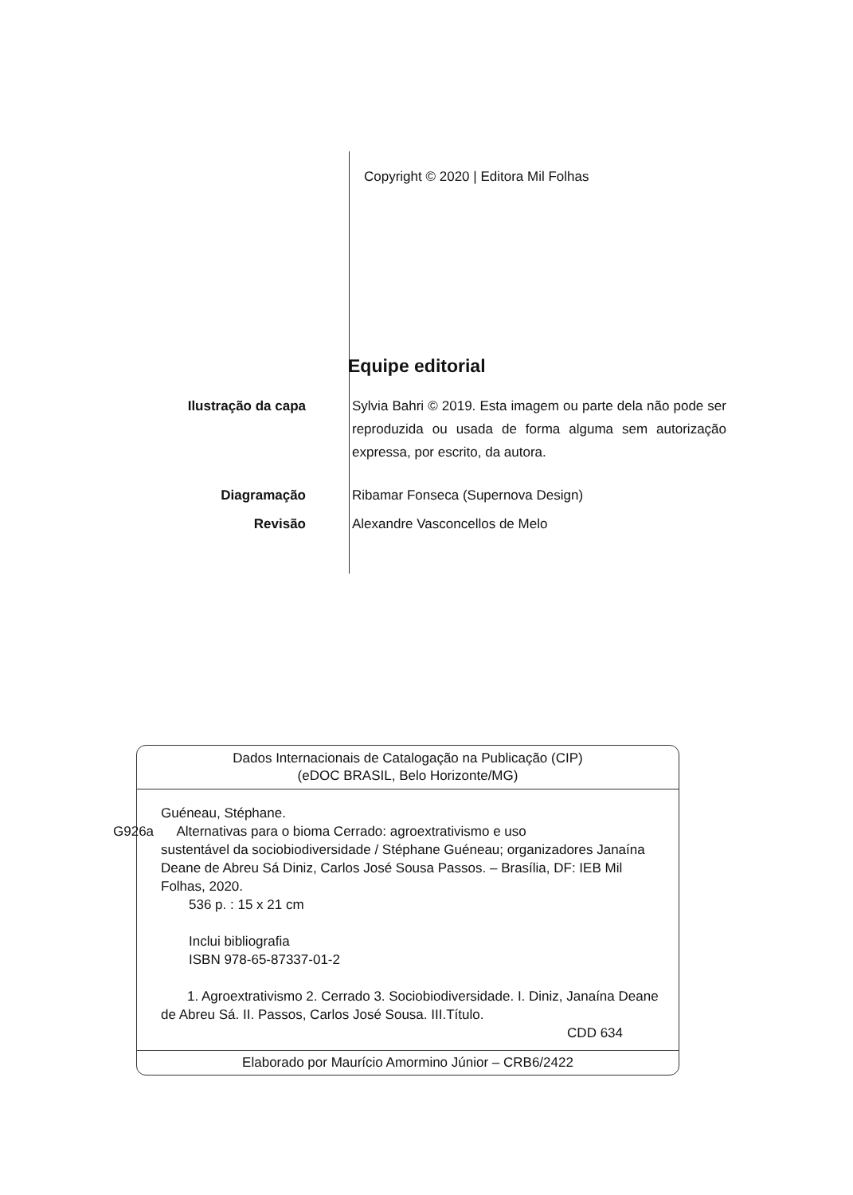Copyright © 2020 | Editora Mil Folhas
Equipe editorial
Ilustração da capa Sylvia Bahri © 2019. Esta imagem ou parte dela não pode ser reproduzida ou usada de forma alguma sem autorização expressa, por escrito, da autora.
Diagramação Ribamar Fonseca (Supernova Design)
Revisão Alexandre Vasconcellos de Melo
Dados Internacionais de Catalogação na Publicação (CIP)
(eDOC BRASIL, Belo Horizonte/MG)
Guéneau, Stéphane.
G926a Alternativas para o bioma Cerrado: agroextrativismo e uso
sustentável da sociobiodiversidade / Stéphane Guéneau; organizadores Janaína Deane de Abreu Sá Diniz, Carlos José Sousa Passos. – Brasília, DF: IEB Mil Folhas, 2020.
536 p. : 15 x 21 cm
Inclui bibliografia
ISBN 978-65-87337-01-2
1. Agroextrativismo 2. Cerrado 3. Sociobiodiversidade. I. Diniz, Janaína Deane de Abreu Sá. II. Passos, Carlos José Sousa. III.Título.
CDD 634
Elaborado por Maurício Amormino Júnior – CRB6/2422